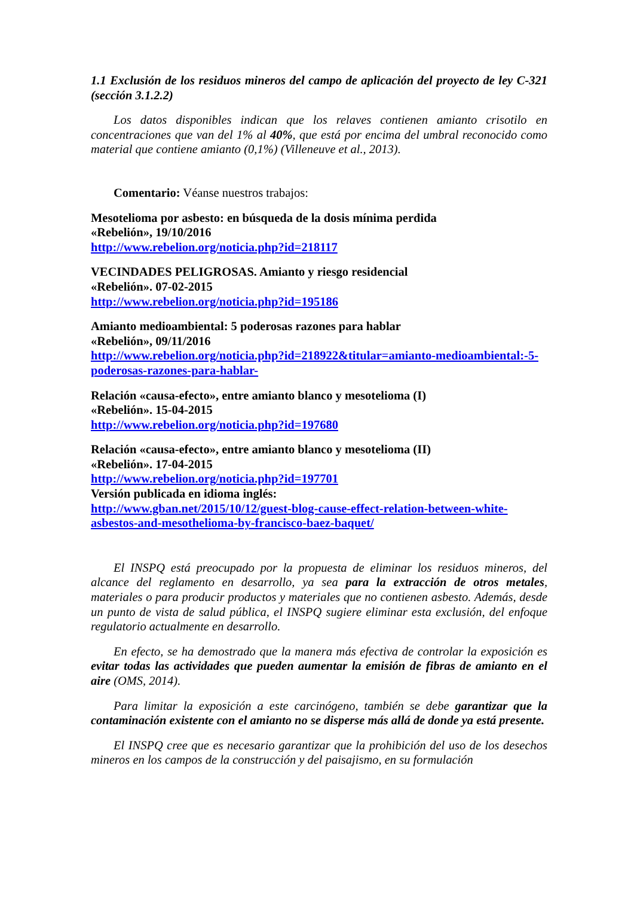1.1 Exclusión de los residuos mineros del campo de aplicación del proyecto de ley C-321 (sección 3.1.2.2)
Los datos disponibles indican que los relaves contienen amianto crisotilo en concentraciones que van del 1% al 40%, que está por encima del umbral reconocido como material que contiene amianto (0,1%) (Villeneuve et al., 2013).
Comentario: Véanse nuestros trabajos:
Mesotelioma por asbesto: en búsqueda de la dosis mínima perdida
«Rebelión», 19/10/2016
http://www.rebelion.org/noticia.php?id=218117
VECINDADES PELIGROSAS. Amianto y riesgo residencial
«Rebelión». 07-02-2015
http://www.rebelion.org/noticia.php?id=195186
Amianto medioambiental: 5 poderosas razones para hablar
«Rebelión», 09/11/2016
http://www.rebelion.org/noticia.php?id=218922&titular=amianto-medioambiental:-5-poderosas-razones-para-hablar-
Relación «causa-efecto», entre amianto blanco y mesotelioma (I)
«Rebelión». 15-04-2015
http://www.rebelion.org/noticia.php?id=197680
Relación «causa-efecto», entre amianto blanco y mesotelioma (II)
«Rebelión». 17-04-2015
http://www.rebelion.org/noticia.php?id=197701
Versión publicada en idioma inglés:
http://www.gban.net/2015/10/12/guest-blog-cause-effect-relation-between-white-asbestos-and-mesothelioma-by-francisco-baez-baquet/
El INSPQ está preocupado por la propuesta de eliminar los residuos mineros, del alcance del reglamento en desarrollo, ya sea para la extracción de otros metales, materiales o para producir productos y materiales que no contienen asbesto. Además, desde un punto de vista de salud pública, el INSPQ sugiere eliminar esta exclusión, del enfoque regulatorio actualmente en desarrollo.
En efecto, se ha demostrado que la manera más efectiva de controlar la exposición es evitar todas las actividades que pueden aumentar la emisión de fibras de amianto en el aire (OMS, 2014).
Para limitar la exposición a este carcinógeno, también se debe garantizar que la contaminación existente con el amianto no se disperse más allá de donde ya está presente.
El INSPQ cree que es necesario garantizar que la prohibición del uso de los desechos mineros en los campos de la construcción y del paisajismo, en su formulación